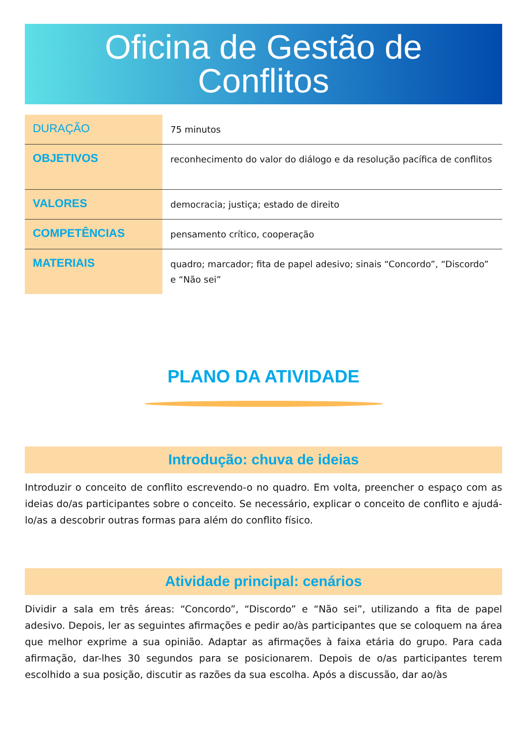Oficina de Gestão de
Conflitos
| DURAÇÃO | 75 minutos |
| OBJETIVOS | reconhecimento do valor do diálogo e da resolução pacífica de conflitos |
| VALORES | democracia; justiça; estado de direito |
| COMPETÊNCIAS | pensamento crítico, cooperação |
| MATERIAIS | quadro; marcador; fita de papel adesivo; sinais “Concordo”, “Discordo” e “Não sei” |
PLANO DA ATIVIDADE
Introdução: chuva de ideias
Introduzir o conceito de conflito escrevendo-o no quadro. Em volta, preencher o espaço com as ideias do/as participantes sobre o conceito. Se necessário, explicar o conceito de conflito e ajudá-lo/as a descobrir outras formas para além do conflito físico.
Atividade principal: cenários
Dividir a sala em três áreas: “Concordo”, “Discordo” e “Não sei”, utilizando a fita de papel adesivo. Depois, ler as seguintes afirmações e pedir ao/às participantes que se coloquem na área que melhor exprime a sua opinião. Adaptar as afirmações à faixa etária do grupo. Para cada afirmação, dar-lhes 30 segundos para se posicionarem. Depois de o/as participantes terem escolhido a sua posição, discutir as razões da sua escolha. Após a discussão, dar ao/às